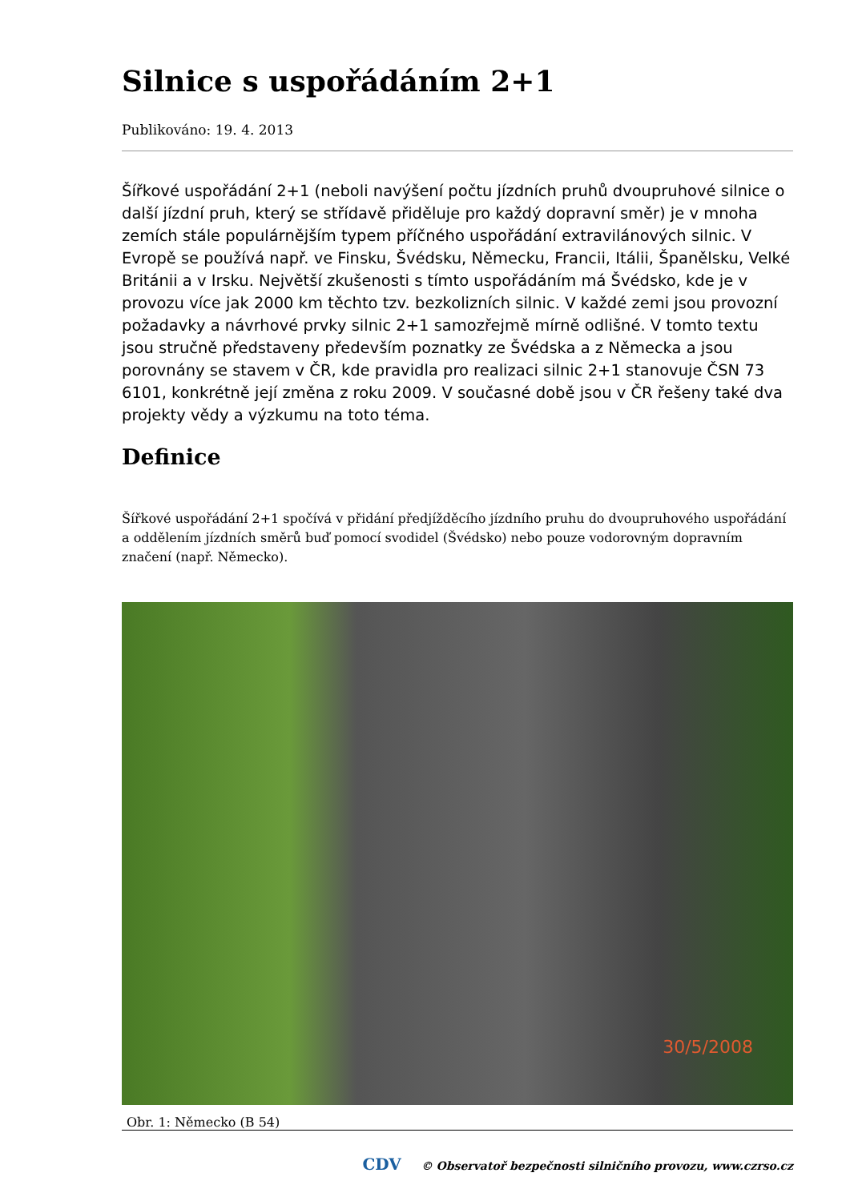Silnice s uspořádáním 2+1
Publikováno: 19. 4. 2013
Šířkové uspořádání 2+1 (neboli navýšení počtu jízdních pruhů dvoupruhové silnice o další jízdní pruh, který se střídavě přiděluje pro každý dopravní směr) je v mnoha zemích stále populárnějším typem příčného uspořádání extravilánových silnic. V Evropě se používá např. ve Finsku, Švédsku, Německu, Francii, Itálii, Španělsku, Velké Británii a v Irsku. Největší zkušenosti s tímto uspořádáním má Švédsko, kde je v provozu více jak 2000 km těchto tzv. bezkolizních silnic. V každé zemi jsou provozní požadavky a návrhové prvky silnic 2+1 samozřejmě mírně odlišné. V tomto textu jsou stručně představeny především poznatky ze Švédska a z Německa a jsou porovnány se stavem v ČR, kde pravidla pro realizaci silnic 2+1 stanovuje ČSN 73 6101, konkrétně její změna z roku 2009. V současné době jsou v ČR řešeny také dva projekty vědy a výzkumu na toto téma.
Definice
Šířkové uspořádání 2+1 spočívá v přidání předjížděcího jízdního pruhu do dvoupruhového uspořádání a oddělením jízdních směrů buď pomocí svodidel (Švédsko) nebo pouze vodorovným dopravním značení (např. Německo).
30/5/2008
Obr. 1: Německo (B 54)
CDV © Observatoř bezpečnosti silničního provozu, www.czrso.cz